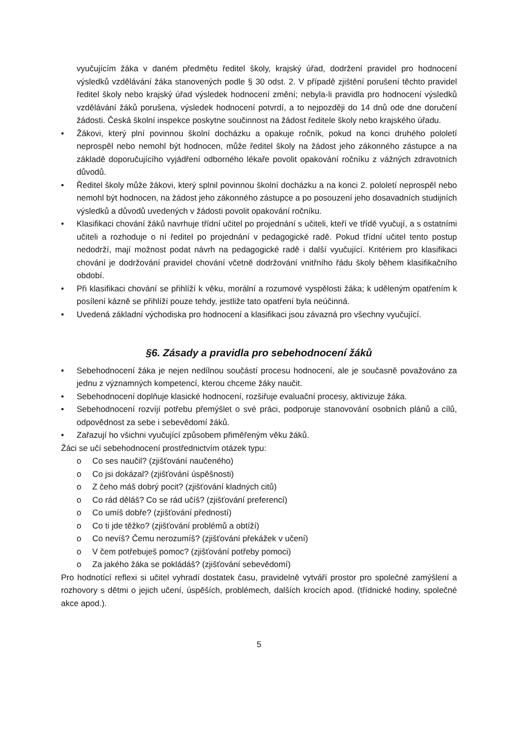vyučujícím žáka v daném předmětu ředitel školy, krajský úřad, dodržení pravidel pro hodnocení výsledků vzdělávání žáka stanovených podle § 30 odst. 2. V případě zjištění porušení těchto pravidel ředitel školy nebo krajský úřad výsledek hodnocení změní; nebyla-li pravidla pro hodnocení výsledků vzdělávání žáků porušena, výsledek hodnocení potvrdí, a to nejpozději do 14 dnů ode dne doručení žádosti. Česká školní inspekce poskytne součinnost na žádost ředitele školy nebo krajského úřadu.
• Žákovi, který plní povinnou školní docházku a opakuje ročník, pokud na konci druhého pololetí neprospěl nebo nemohl být hodnocen, může ředitel školy na žádost jeho zákonného zástupce a na základě doporučujícího vyjádření odborného lékaře povolit opakování ročníku z vážných zdravotních důvodů.
• Ředitel školy může žákovi, který splnil povinnou školní docházku a na konci 2. pololetí neprospěl nebo nemohl být hodnocen, na žádost jeho zákonného zástupce a po posouzení jeho dosavadních studijních výsledků a důvodů uvedených v žádosti povolit opakování ročníku.
• Klasifikaci chování žáků navrhuje třídní učitel po projednání s učiteli, kteří ve třídě vyučují, a s ostatními učiteli a rozhoduje o ní ředitel po projednání v pedagogické radě. Pokud třídní učitel tento postup nedodrží, mají možnost podat návrh na pedagogické radě i další vyučující. Kritériem pro klasifikaci chování je dodržování pravidel chování včetně dodržování vnitřního řádu školy během klasifikačního období.
• Při klasifikaci chování se přihlíží k věku, morální a rozumové vyspělosti žáka; k uděleným opatřením k posílení kázně se přihlíží pouze tehdy, jestliže tato opatření byla neúčinná.
• Uvedená základní východiska pro hodnocení a klasifikaci jsou závazná pro všechny vyučující.
§6. Zásady a pravidla pro sebehodnocení žáků
• Sebehodnocení žáka je nejen nedílnou součástí procesu hodnocení, ale je současně považováno za jednu z významných kompetencí, kterou chceme žáky naučit.
• Sebehodnocení doplňuje klasické hodnocení, rozšiřuje evaluační procesy, aktivizuje žáka.
• Sebehodnocení rozvíjí potřebu přemýšlet o své práci, podporuje stanovování osobních plánů a cílů, odpovědnost za sebe i sebevědomí žáků.
• Zařazují ho všichni vyučující způsobem přiměřeným věku žáků.
Žáci se učí sebehodnocení prostřednictvím otázek typu:
o Co ses naučil? (zjišťování naučeného)
o Co jsi dokázal? (zjišťování úspěšnosti)
o Z čeho máš dobrý pocit? (zjišťování kladných citů)
o Co rád děláš? Co se rád učíš? (zjišťování preferencí)
o Co umíš dobře? (zjišťování předností)
o Co ti jde těžko? (zjišťování problémů a obtíží)
o Co nevíš? Čemu nerozumíš? (zjišťování překážek v učení)
o V čem potřebuješ pomoc? (zjišťování potřeby pomoci)
o Za jakého žáka se pokládáš? (zjišťování sebevědomí)
Pro hodnotící reflexi si učitel vyhradí dostatek času, pravidelně vytváří prostor pro společné zamýšlení a rozhovory s dětmi o jejich učení, úspěších, problémech, dalších krocích apod. (třídnické hodiny, společné akce apod.).
5